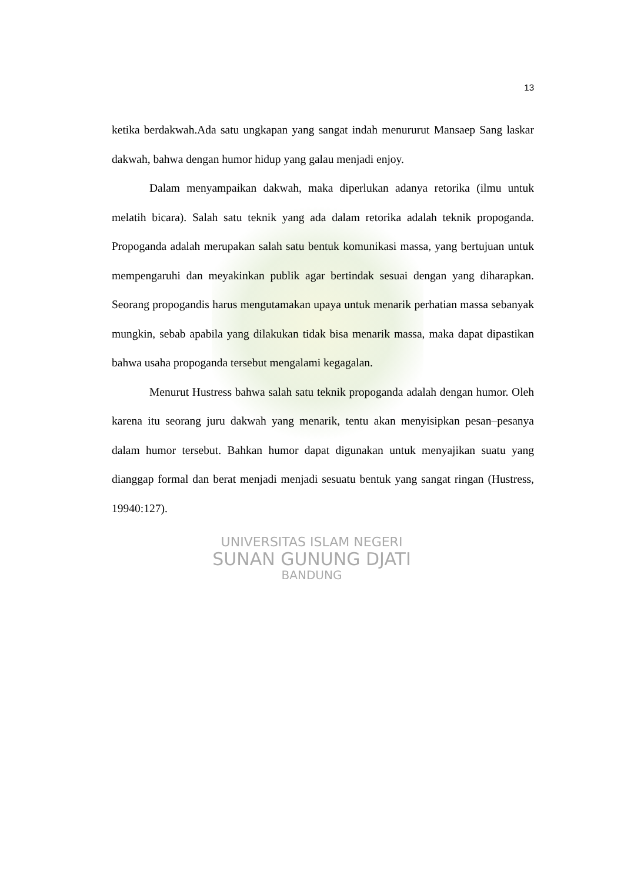13
ketika berdakwah.Ada satu ungkapan yang sangat indah menururut Mansaep Sang laskar dakwah, bahwa dengan humor hidup yang galau menjadi enjoy.
Dalam menyampaikan dakwah, maka diperlukan adanya retorika (ilmu untuk melatih bicara). Salah satu teknik yang ada dalam retorika adalah teknik propoganda. Propoganda adalah merupakan salah satu bentuk komunikasi massa, yang bertujuan untuk mempengaruhi dan meyakinkan publik agar bertindak sesuai dengan yang diharapkan. Seorang propogandis harus mengutamakan upaya untuk menarik perhatian massa sebanyak mungkin, sebab apabila yang dilakukan tidak bisa menarik massa, maka dapat dipastikan bahwa usaha propoganda tersebut mengalami kegagalan.
Menurut Hustress bahwa salah satu teknik propoganda adalah dengan humor. Oleh karena itu seorang juru dakwah yang menarik, tentu akan menyisipkan pesan–pesanya dalam humor tersebut. Bahkan humor dapat digunakan untuk menyajikan suatu yang dianggap formal dan berat menjadi menjadi sesuatu bentuk yang sangat ringan (Hustress, 19940:127).
UNIVERSITAS ISLAM NEGERI
SUNAN GUNUNG DJATI
BANDUNG